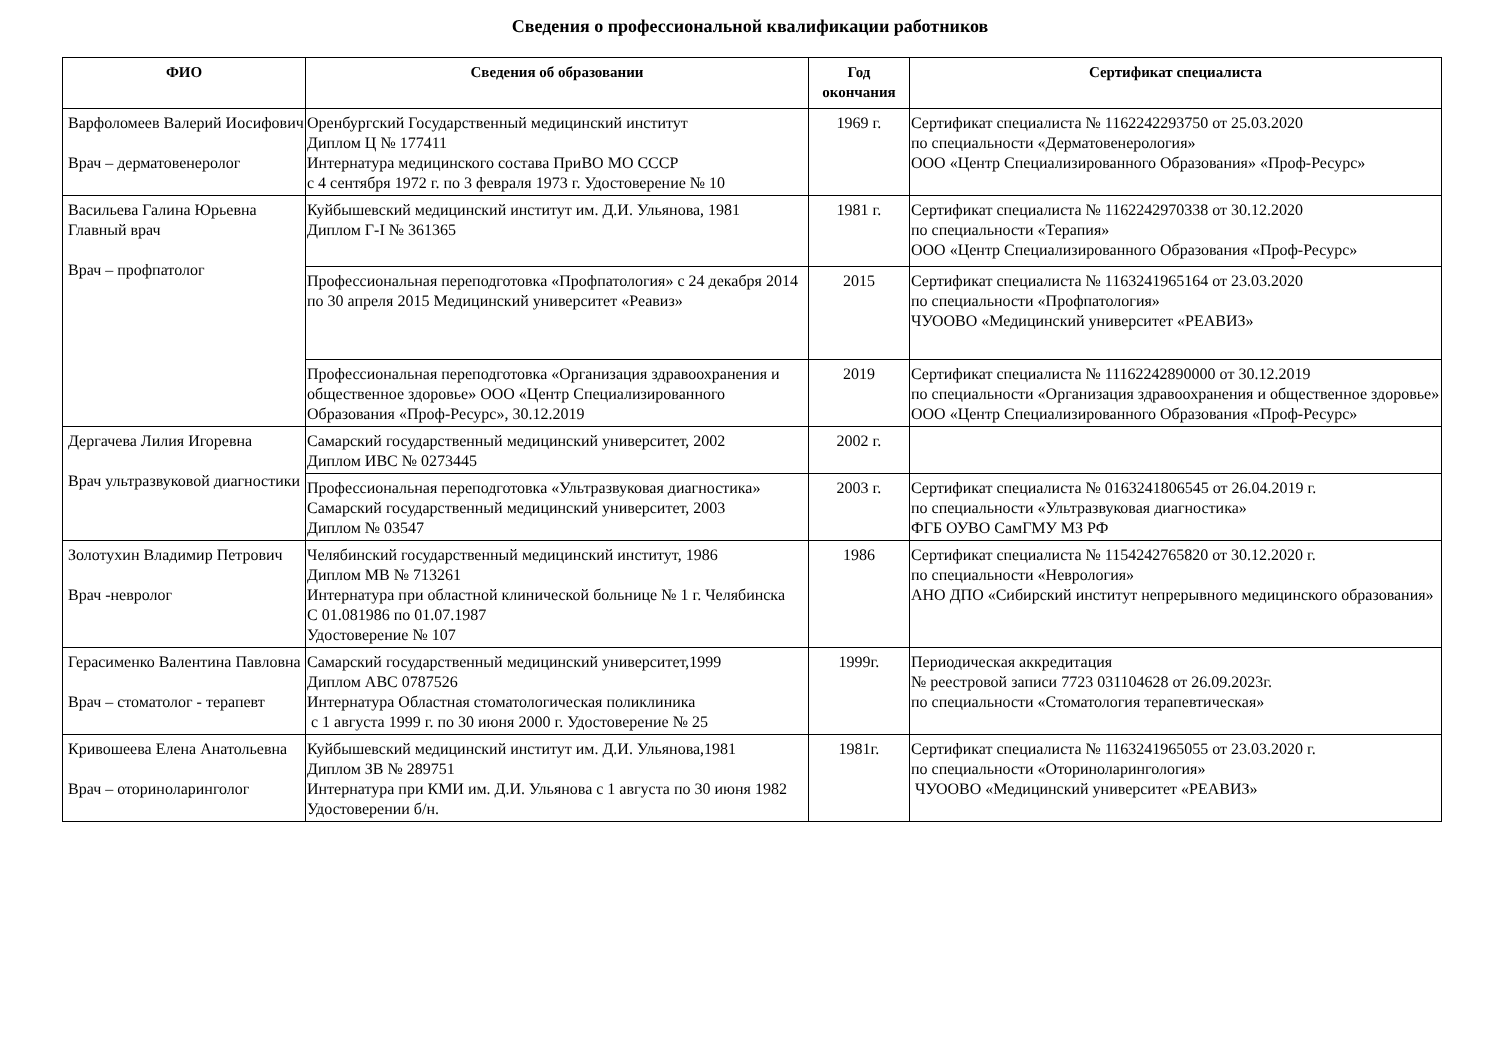Сведения о профессиональной квалификации работников
| ФИО | Сведения об образовании | Год окончания | Сертификат специалиста |
| --- | --- | --- | --- |
| Варфоломеев Валерий Иосифович Врач – дерматовенеролог | Оренбургский Государственный медицинский институт Диплом Ц № 177411 Интернатура медицинского состава ПриВО МО СССР с 4 сентября 1972 г. по 3 февраля 1973 г. Удостоверение № 10 | 1969 г. | Сертификат специалиста № 1162242293750 от 25.03.2020 по специальности «Дерматовенерология» ООО «Центр Специализированного Образования» «Проф-Ресурс» |
| Васильева Галина Юрьевна Главный врач Врач – профпатолог | Куйбышевский медицинский институт им. Д.И. Ульянова, 1981 Диплом Г-I № 361365 | 1981 г. | Сертификат специалиста № 1162242970338 от 30.12.2020 по специальности «Терапия» ООО «Центр Специализированного Образования «Проф-Ресурс» |
| | Профессиональная переподготовка «Профпатология» с 24 декабря 2014 по 30 апреля 2015 Медицинский университет «Реавиз» | 2015 | Сертификат специалиста № 1163241965164 от 23.03.2020 по специальности «Профпатология» ЧУООВО «Медицинский университет «РЕАВИЗ» |
| | Профессиональная переподготовка «Организация здравоохранения и общественное здоровье» ООО «Центр Специализированного Образования «Проф-Ресурс», 30.12.2019 | 2019 | Сертификат специалиста № 11162242890000 от 30.12.2019 по специальности «Организация здравоохранения и общественное здоровье» ООО «Центр Специализированного Образования «Проф-Ресурс» |
| Дергачева Лилия Игоревна Врач ультразвуковой диагностики | Самарский государственный медицинский университет, 2002 Диплом ИВС № 0273445 | 2002 г. | |
| | Профессиональная переподготовка «Ультразвуковая диагностика» Самарский государственный медицинский университет, 2003 Диплом № 03547 | 2003 г. | Сертификат специалиста № 0163241806545 от 26.04.2019 г. по специальности «Ультразвуковая диагностика» ФГБ ОУВО СамГМУ МЗ РФ |
| Золотухин Владимир Петрович Врач -невролог | Челябинский государственный медицинский институт, 1986 Диплом МВ № 713261 Интернатура при областной клинической больнице № 1 г. Челябинска С 01.081986 по 01.07.1987 Удостоверение № 107 | 1986 | Сертификат специалиста № 1154242765820 от 30.12.2020 г. по специальности «Неврология» АНО ДПО «Сибирский институт непрерывного медицинского образования» |
| Герасименко Валентина Павловна Врач – стоматолог - терапевт | Самарский государственный медицинский университет,1999 Диплом АВС 0787526 Интернатура Областная стоматологическая поликлиника с 1 августа 1999 г. по 30 июня 2000 г. Удостоверение № 25 | 1999г. | Периодическая аккредитация № реестровой записи 7723 031104628 от 26.09.2023г. по специальности «Стоматология терапевтическая» |
| Кривошеева Елена Анатольевна Врач – оториноларинголог | Куйбышевский медицинский институт им. Д.И. Ульянова,1981 Диплом ЗВ № 289751 Интернатура при КМИ им. Д.И. Ульянова с 1 августа по 30 июня 1982 Удостоверении б/н. | 1981г. | Сертификат специалиста № 1163241965055 от 23.03.2020 г. по специальности «Оториноларингология» ЧУООВО «Медицинский университет «РЕАВИЗ» |